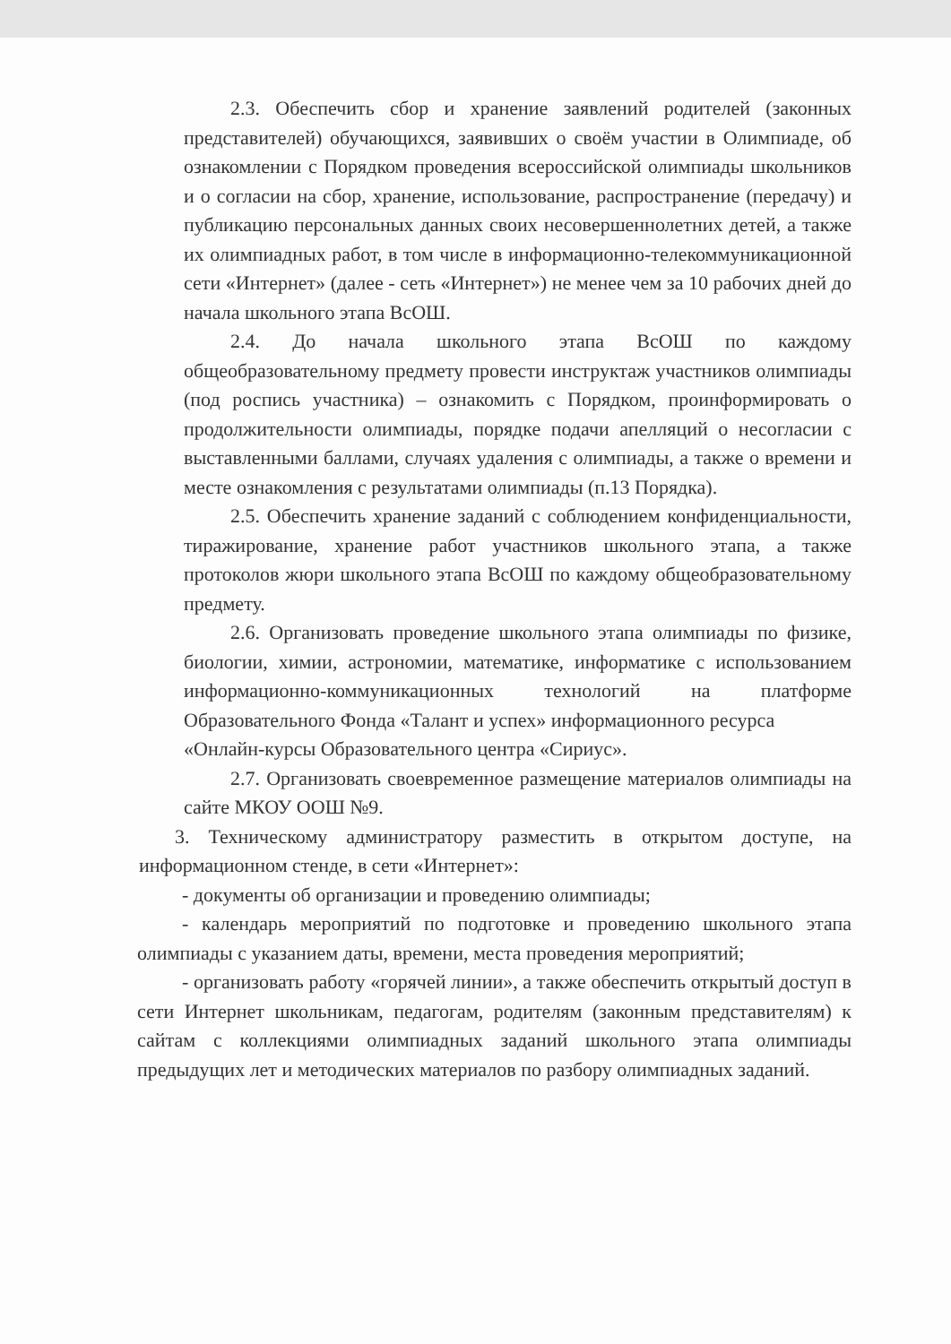2.3. Обеспечить сбор и хранение заявлений родителей (законных представителей) обучающихся, заявивших о своём участии в Олимпиаде, об ознакомлении с Порядком проведения всероссийской олимпиады школьников и о согласии на сбор, хранение, использование, распространение (передачу) и публикацию персональных данных своих несовершеннолетних детей, а также их олимпиадных работ, в том числе в информационно-телекоммуникационной сети «Интернет» (далее - сеть «Интернет») не менее чем за 10 рабочих дней до начала школьного этапа ВсОШ.
2.4. До начала школьного этапа ВсОШ по каждому общеобразовательному предмету провести инструктаж участников олимпиады (под роспись участника) – ознакомить с Порядком, проинформировать о продолжительности олимпиады, порядке подачи апелляций о несогласии с выставленными баллами, случаях удаления с олимпиады, а также о времени и месте ознакомления с результатами олимпиады (п.13 Порядка).
2.5. Обеспечить хранение заданий с соблюдением конфиденциальности, тиражирование, хранение работ участников школьного этапа, а также протоколов жюри школьного этапа ВсОШ по каждому общеобразовательному предмету.
2.6. Организовать проведение школьного этапа олимпиады по физике, биологии, химии, астрономии, математике, информатике с использованием информационно-коммуникационных технологий на платформе Образовательного Фонда «Талант и успех» информационного ресурса
«Онлайн-курсы Образовательного центра «Сириус».
2.7. Организовать своевременное размещение материалов олимпиады на сайте МКОУ ООШ №9.
3. Техническому администратору разместить в открытом доступе, на информационном стенде, в сети «Интернет»:
- документы об организации и проведению олимпиады;
- календарь мероприятий по подготовке и проведению школьного этапа олимпиады с указанием даты, времени, места проведения мероприятий;
- организовать работу «горячей линии», а также обеспечить открытый доступ в сети Интернет школьникам, педагогам, родителям (законным представителям) к сайтам с коллекциями олимпиадных заданий школьного этапа олимпиады предыдущих лет и методических материалов по разбору олимпиадных заданий.